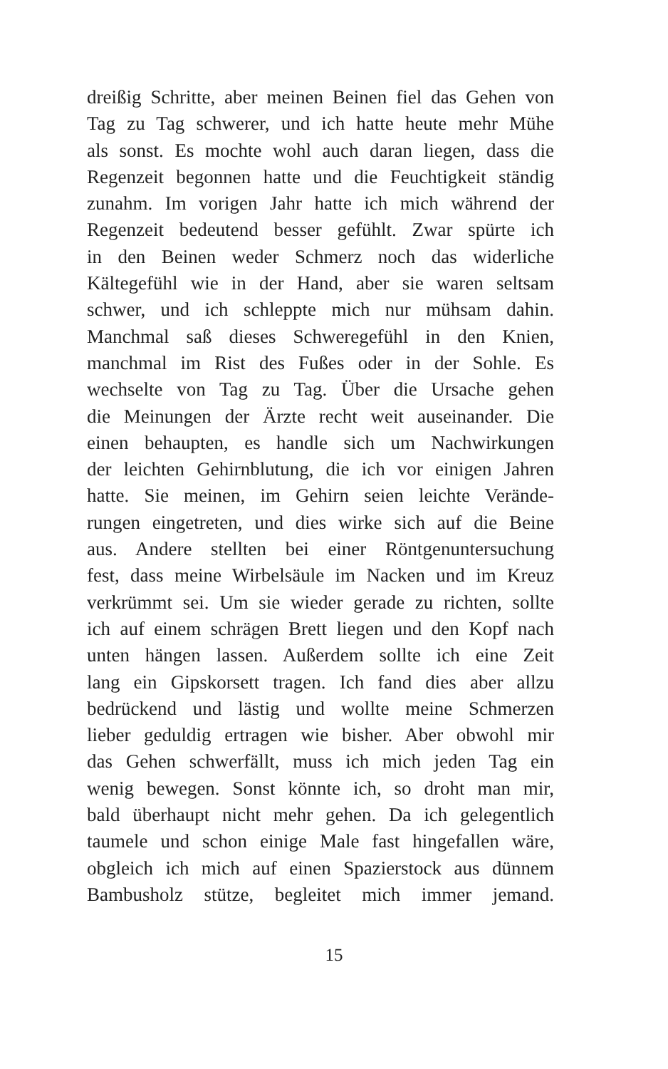dreißig Schritte, aber meinen Beinen fiel das Gehen von
Tag zu Tag schwerer, und ich hatte heute mehr Mühe
als sonst. Es mochte wohl auch daran liegen, dass die
Regenzeit begonnen hatte und die Feuchtigkeit ständig
zunahm. Im vorigen Jahr hatte ich mich während der
Regenzeit bedeutend besser gefühlt. Zwar spürte ich
in den Beinen weder Schmerz noch das widerliche
Kältegefühl wie in der Hand, aber sie waren seltsam
schwer, und ich schleppte mich nur mühsam dahin.
Manchmal saß dieses Schweregefühl in den Knien,
manchmal im Rist des Fußes oder in der Sohle. Es
wechselte von Tag zu Tag. Über die Ursache gehen
die Meinungen der Ärzte recht weit auseinander. Die
einen behaupten, es handle sich um Nachwirkungen
der leichten Gehirnblutung, die ich vor einigen Jahren
hatte. Sie meinen, im Gehirn seien leichte Verände-
rungen eingetreten, und dies wirke sich auf die Beine
aus. Andere stellten bei einer Röntgenuntersuchung
fest, dass meine Wirbelsäule im Nacken und im Kreuz
verkrümmt sei. Um sie wieder gerade zu richten, sollte
ich auf einem schrägen Brett liegen und den Kopf nach
unten hängen lassen. Außerdem sollte ich eine Zeit
lang ein Gipskorsett tragen. Ich fand dies aber allzu
bedrückend und lästig und wollte meine Schmerzen
lieber geduldig ertragen wie bisher. Aber obwohl mir
das Gehen schwerfällt, muss ich mich jeden Tag ein
wenig bewegen. Sonst könnte ich, so droht man mir,
bald überhaupt nicht mehr gehen. Da ich gelegentlich
taumele und schon einige Male fast hingefallen wäre,
obgleich ich mich auf einen Spazierstock aus dünnem
Bambusholz stütze, begleitet mich immer jemand.
15